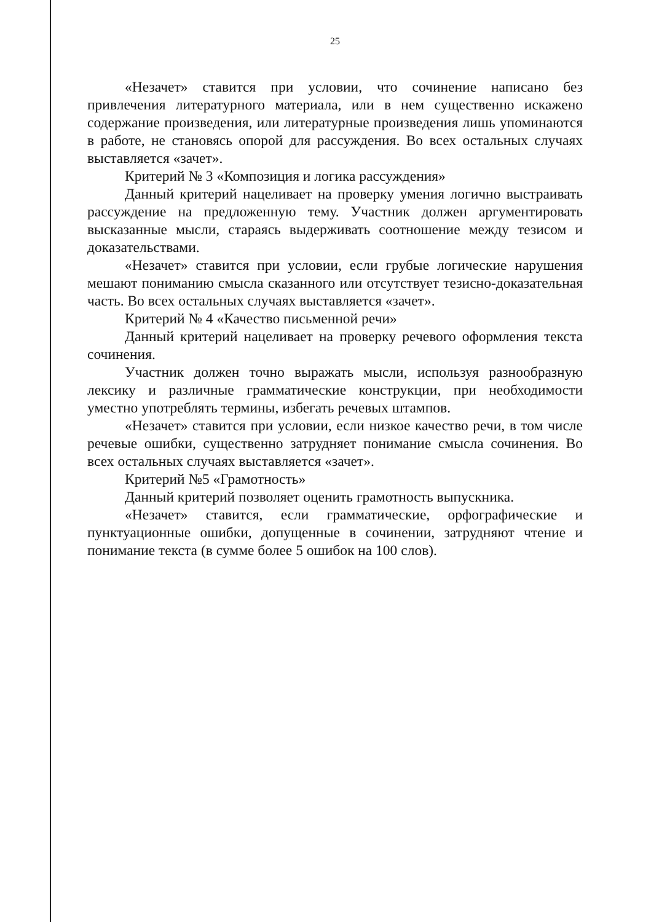25
«Незачет» ставится при условии, что сочинение написано без привлечения литературного материала, или в нем существенно искажено содержание произведения, или литературные произведения лишь упоминаются в работе, не становясь опорой для рассуждения. Во всех остальных случаях выставляется «зачет».
Критерий № 3 «Композиция и логика рассуждения»
Данный критерий нацеливает на проверку умения логично выстраивать рассуждение на предложенную тему. Участник должен аргументировать высказанные мысли, стараясь выдерживать соотношение между тезисом и доказательствами.
«Незачет» ставится при условии, если грубые логические нарушения мешают пониманию смысла сказанного или отсутствует тезисно-доказательная часть. Во всех остальных случаях выставляется «зачет».
Критерий № 4 «Качество письменной речи»
Данный критерий нацеливает на проверку речевого оформления текста сочинения.
Участник должен точно выражать мысли, используя разнообразную лексику и различные грамматические конструкции, при необходимости уместно употреблять термины, избегать речевых штампов.
«Незачет» ставится при условии, если низкое качество речи, в том числе речевые ошибки, существенно затрудняет понимание смысла сочинения. Во всех остальных случаях выставляется «зачет».
Критерий №5 «Грамотность»
Данный критерий позволяет оценить грамотность выпускника.
«Незачет» ставится, если грамматические, орфографические и пунктуационные ошибки, допущенные в сочинении, затрудняют чтение и понимание текста (в сумме более 5 ошибок на 100 слов).